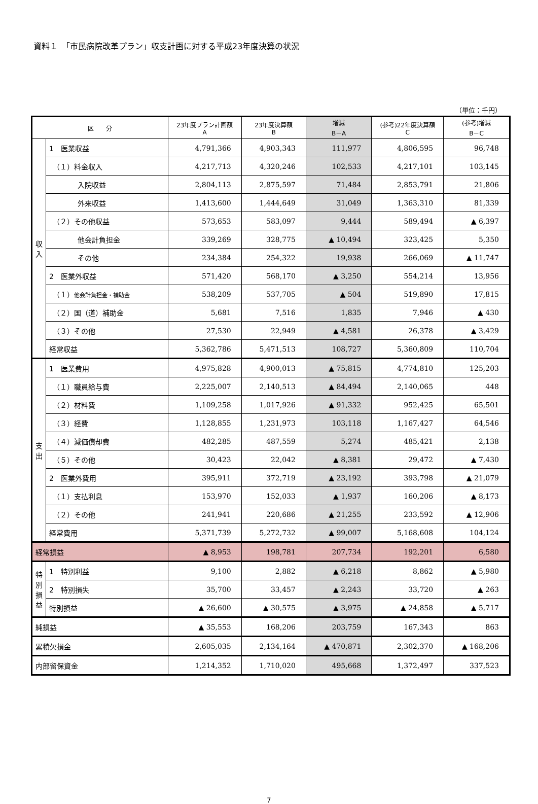資料１　「市民病院改革プラン」収支計画に対する平成23年度決算の状況
（単位：千円）
| 区 分 | | 23年度プラン計画額 A | 23年度決算額 B | 増減 B－A | (参考)22年度決算額 C | (参考)増減 B－C |
| --- | --- | --- | --- | --- | --- | --- |
| 収入 | 1 医業収益 | 4,791,366 | 4,903,343 | 111,977 | 4,806,595 | 96,748 |
| | （１）料金収入 | 4,217,713 | 4,320,246 | 102,533 | 4,217,101 | 103,145 |
| | 入院収益 | 2,804,113 | 2,875,597 | 71,484 | 2,853,791 | 21,806 |
| | 外来収益 | 1,413,600 | 1,444,649 | 31,049 | 1,363,310 | 81,339 |
| | （２）その他収益 | 573,653 | 583,097 | 9,444 | 589,494 | ▲ 6,397 |
| | 他会計負担金 | 339,269 | 328,775 | ▲ 10,494 | 323,425 | 5,350 |
| | その他 | 234,384 | 254,322 | 19,938 | 266,069 | ▲ 11,747 |
| | 2 医業外収益 | 571,420 | 568,170 | ▲ 3,250 | 554,214 | 13,956 |
| | （１） 他会計負担金・補助金 | 538,209 | 537,705 | ▲ 504 | 519,890 | 17,815 |
| | （２）国（道）補助金 | 5,681 | 7,516 | 1,835 | 7,946 | ▲ 430 |
| | （３）その他 | 27,530 | 22,949 | ▲ 4,581 | 26,378 | ▲ 3,429 |
| | 経常収益 | 5,362,786 | 5,471,513 | 108,727 | 5,360,809 | 110,704 |
| 支出 | 1 医業費用 | 4,975,828 | 4,900,013 | ▲ 75,815 | 4,774,810 | 125,203 |
| | （１）職員給与費 | 2,225,007 | 2,140,513 | ▲ 84,494 | 2,140,065 | 448 |
| | （２）材料費 | 1,109,258 | 1,017,926 | ▲ 91,332 | 952,425 | 65,501 |
| | （３）経費 | 1,128,855 | 1,231,973 | 103,118 | 1,167,427 | 64,546 |
| | （４）減価償却費 | 482,285 | 487,559 | 5,274 | 485,421 | 2,138 |
| | （５）その他 | 30,423 | 22,042 | ▲ 8,381 | 29,472 | ▲ 7,430 |
| | 2 医業外費用 | 395,911 | 372,719 | ▲ 23,192 | 393,798 | ▲ 21,079 |
| | （１）支払利息 | 153,970 | 152,033 | ▲ 1,937 | 160,206 | ▲ 8,173 |
| | （２）その他 | 241,941 | 220,686 | ▲ 21,255 | 233,592 | ▲ 12,906 |
| | 経常費用 | 5,371,739 | 5,272,732 | ▲ 99,007 | 5,168,608 | 104,124 |
| 経常損益 | | ▲ 8,953 | 198,781 | 207,734 | 192,201 | 6,580 |
| 特別損益 | 1 特別利益 | 9,100 | 2,882 | ▲ 6,218 | 8,862 | ▲ 5,980 |
| | 2 特別損失 | 35,700 | 33,457 | ▲ 2,243 | 33,720 | ▲ 263 |
| | 特別損益 | ▲ 26,600 | ▲ 30,575 | ▲ 3,975 | ▲ 24,858 | ▲ 5,717 |
| 純損益 | | ▲ 35,553 | 168,206 | 203,759 | 167,343 | 863 |
| 累積欠損金 | | 2,605,035 | 2,134,164 | ▲ 470,871 | 2,302,370 | ▲ 168,206 |
| 内部留保資金 | | 1,214,352 | 1,710,020 | 495,668 | 1,372,497 | 337,523 |
7